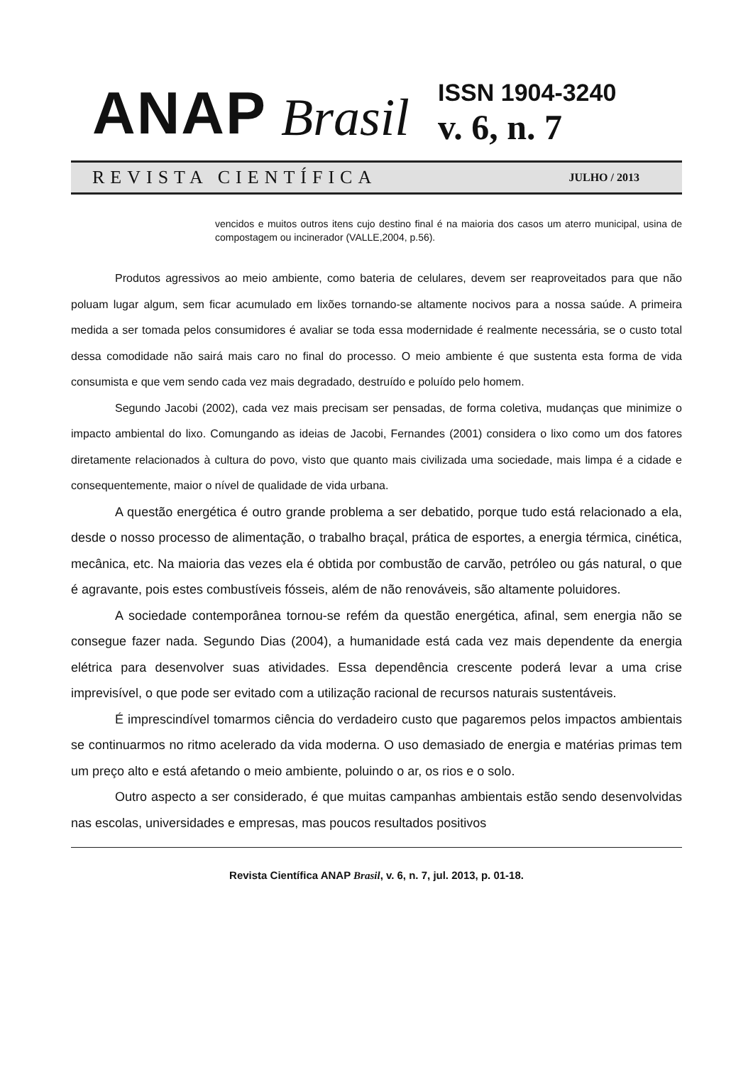ANAP Brasil
ISSN 1904-3240
v. 6, n. 7
REVISTA CIENTÍFICA JULHO / 2013
vencidos e muitos outros itens cujo destino final é na maioria dos casos um aterro municipal, usina de compostagem ou incinerador (VALLE,2004, p.56).
Produtos agressivos ao meio ambiente, como bateria de celulares, devem ser reaproveitados para que não poluam lugar algum, sem ficar acumulado em lixões tornando-se altamente nocivos para a nossa saúde. A primeira medida a ser tomada pelos consumidores é avaliar se toda essa modernidade é realmente necessária, se o custo total dessa comodidade não sairá mais caro no final do processo. O meio ambiente é que sustenta esta forma de vida consumista e que vem sendo cada vez mais degradado, destruído e poluído pelo homem.
Segundo Jacobi (2002), cada vez mais precisam ser pensadas, de forma coletiva, mudanças que minimize o impacto ambiental do lixo. Comungando as ideias de Jacobi, Fernandes (2001) considera o lixo como um dos fatores diretamente relacionados à cultura do povo, visto que quanto mais civilizada uma sociedade, mais limpa é a cidade e consequentemente, maior o nível de qualidade de vida urbana.
A questão energética é outro grande problema a ser debatido, porque tudo está relacionado a ela, desde o nosso processo de alimentação, o trabalho braçal, prática de esportes, a energia térmica, cinética, mecânica, etc. Na maioria das vezes ela é obtida por combustão de carvão, petróleo ou gás natural, o que é agravante, pois estes combustíveis fósseis, além de não renováveis, são altamente poluidores.
A sociedade contemporânea tornou-se refém da questão energética, afinal, sem energia não se consegue fazer nada. Segundo Dias (2004), a humanidade está cada vez mais dependente da energia elétrica para desenvolver suas atividades. Essa dependência crescente poderá levar a uma crise imprevisível, o que pode ser evitado com a utilização racional de recursos naturais sustentáveis.
É imprescindível tomarmos ciência do verdadeiro custo que pagaremos pelos impactos ambientais se continuarmos no ritmo acelerado da vida moderna. O uso demasiado de energia e matérias primas tem um preço alto e está afetando o meio ambiente, poluindo o ar, os rios e o solo.
Outro aspecto a ser considerado, é que muitas campanhas ambientais estão sendo desenvolvidas nas escolas, universidades e empresas, mas poucos resultados positivos
Revista Científica ANAP Brasil, v. 6, n. 7, jul. 2013, p. 01-18.